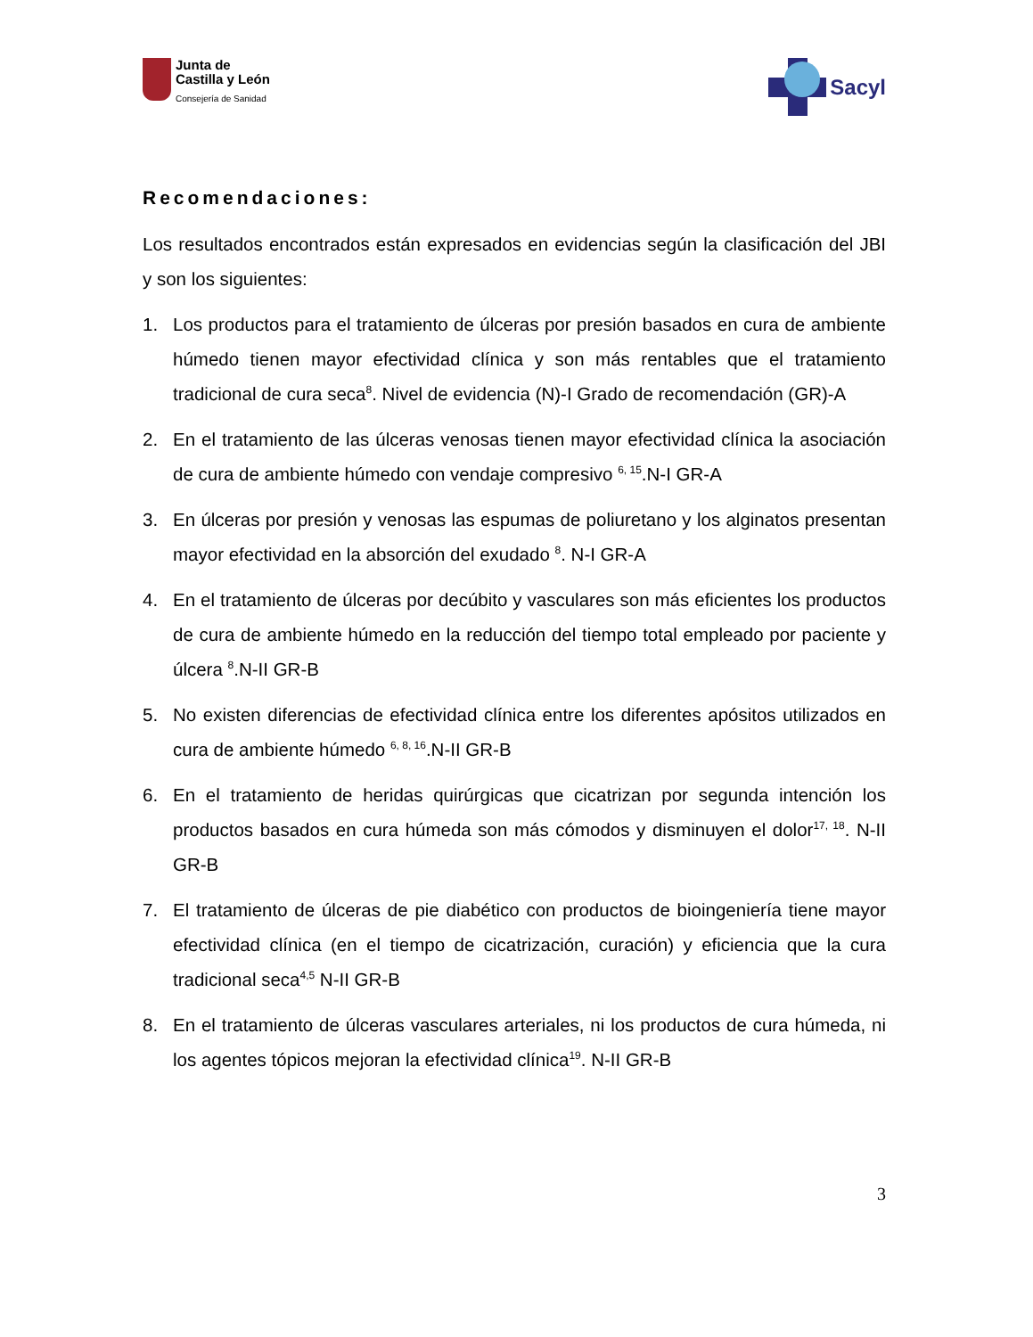Junta de
Castilla y León
Consejería de Sanidad
Sacyl
Recomendaciones:
Los resultados encontrados están expresados en evidencias según la clasificación del JBI y son los siguientes:
1. Los productos para el tratamiento de úlceras por presión basados en cura de ambiente húmedo tienen mayor efectividad clínica y son más rentables que el tratamiento tradicional de cura seca<sup>8</sup>. Nivel de evidencia (N)-I Grado de recomendación (GR)-A
2. En el tratamiento de las úlceras venosas tienen mayor efectividad clínica la asociación de cura de ambiente húmedo con vendaje compresivo <sup>6, 15</sup>.N-I GR-A
3. En úlceras por presión y venosas las espumas de poliuretano y los alginatos presentan mayor efectividad en la absorción del exudado <sup>8</sup>. N-I GR-A
4. En el tratamiento de úlceras por decúbito y vasculares son más eficientes los productos de cura de ambiente húmedo en la reducción del tiempo total empleado por paciente y úlcera <sup>8</sup>.N-II GR-B
5. No existen diferencias de efectividad clínica entre los diferentes apósitos utilizados en cura de ambiente húmedo <sup>6, 8, 16</sup>.N-II GR-B
6. En el tratamiento de heridas quirúrgicas que cicatrizan por segunda intención los productos basados en cura húmeda son más cómodos y disminuyen el dolor<sup>17, 18</sup>. N-II GR-B
7. El tratamiento de úlceras de pie diabético con productos de bioingeniería tiene mayor efectividad clínica (en el tiempo de cicatrización, curación) y eficiencia que la cura tradicional seca<sup>4,5</sup> N-II GR-B
8. En el tratamiento de úlceras vasculares arteriales, ni los productos de cura húmeda, ni los agentes tópicos mejoran la efectividad clínica<sup>19</sup>. N-II GR-B
3